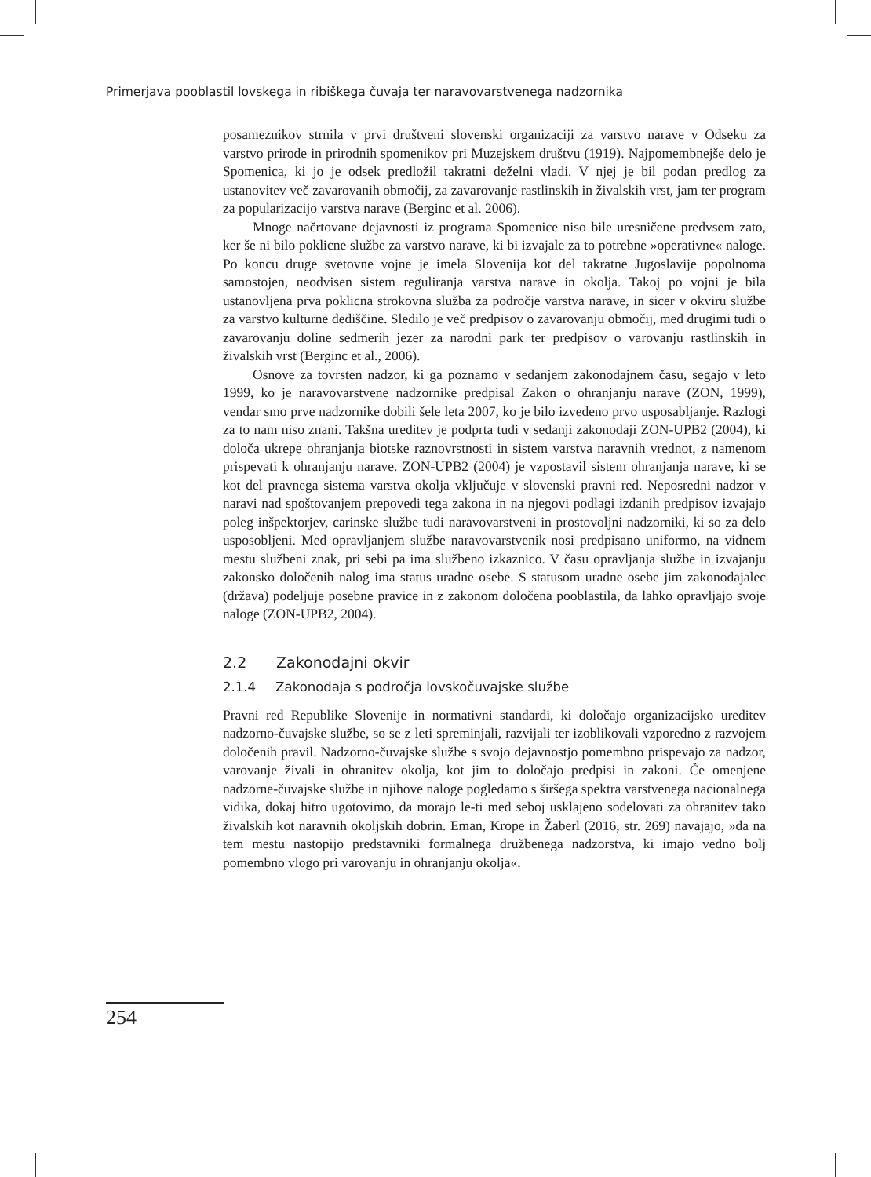Primerjava pooblastil lovskega in ribiškega čuvaja ter naravovarstvenega nadzornika
posameznikov strnila v prvi društveni slovenski organizaciji za varstvo narave v Odseku za varstvo prirode in prirodnih spomenikov pri Muzejskem društvu (1919). Najpomembnejše delo je Spomenica, ki jo je odsek predložil takratni deželni vladi. V njej je bil podan predlog za ustanovitev več zavarovanih območij, za zavarovanje rastlinskih in živalskih vrst, jam ter program za popularizacijo varstva narave (Berginc et al. 2006).
Mnoge načrtovane dejavnosti iz programa Spomenice niso bile uresničene predvsem zato, ker še ni bilo poklicne službe za varstvo narave, ki bi izvajale za to potrebne »operativne« naloge. Po koncu druge svetovne vojne je imela Slovenija kot del takratne Jugoslavije popolnoma samostojen, neodvisen sistem reguliranja varstva narave in okolja. Takoj po vojni je bila ustanovljena prva poklicna strokovna služba za področje varstva narave, in sicer v okviru službe za varstvo kulturne dediščine. Sledilo je več predpisov o zavarovanju območij, med drugimi tudi o zavarovanju doline sedmerih jezer za narodni park ter predpisov o varovanju rastlinskih in živalskih vrst (Berginc et al., 2006).
Osnove za tovrsten nadzor, ki ga poznamo v sedanjem zakonodajnem času, segajo v leto 1999, ko je naravovarstvene nadzornike predpisal Zakon o ohranjanju narave (ZON, 1999), vendar smo prve nadzornike dobili šele leta 2007, ko je bilo izvedeno prvo usposabljanje. Razlogi za to nam niso znani. Takšna ureditev je podprta tudi v sedanji zakonodaji ZON-UPB2 (2004), ki določa ukrepe ohranjanja biotske raznovrstnosti in sistem varstva naravnih vrednot, z namenom prispevati k ohranjanju narave. ZON-UPB2 (2004) je vzpostavil sistem ohranjanja narave, ki se kot del pravnega sistema varstva okolja vključuje v slovenski pravni red. Neposredni nadzor v naravi nad spoštovanjem prepovedi tega zakona in na njegovi podlagi izdanih predpisov izvajajo poleg inšpektorjev, carinske službe tudi naravovarstveni in prostovoljni nadzorniki, ki so za delo usposobljeni. Med opravljanjem službe naravovarstvenik nosi predpisano uniformo, na vidnem mestu službeni znak, pri sebi pa ima službeno izkaznico. V času opravljanja službe in izvajanju zakonsko določenih nalog ima status uradne osebe. S statusom uradne osebe jim zakonodajalec (država) podeljuje posebne pravice in z zakonom določena pooblastila, da lahko opravljajo svoje naloge (ZON-UPB2, 2004).
2.2 Zakonodajni okvir
2.1.4 Zakonodaja s področja lovskočuvajske službe
Pravni red Republike Slovenije in normativni standardi, ki določajo organizacijsko ureditev nadzorno-čuvajske službe, so se z leti spreminjali, razvijali ter izoblikovali vzporedno z razvojem določenih pravil. Nadzorno-čuvajske službe s svojo dejavnostjo pomembno prispevajo za nadzor, varovanje živali in ohranitev okolja, kot jim to določajo predpisi in zakoni. Če omenjene nadzorne-čuvajske službe in njihove naloge pogledamo s širšega spektra varstvenega nacionalnega vidika, dokaj hitro ugotovimo, da morajo le-ti med seboj usklajeno sodelovati za ohranitev tako živalskih kot naravnih okoljskih dobrin. Eman, Krope in Žaberl (2016, str. 269) navajajo, »da na tem mestu nastopijo predstavniki formalnega družbenega nadzorstva, ki imajo vedno bolj pomembno vlogo pri varovanju in ohranjanju okolja«.
254